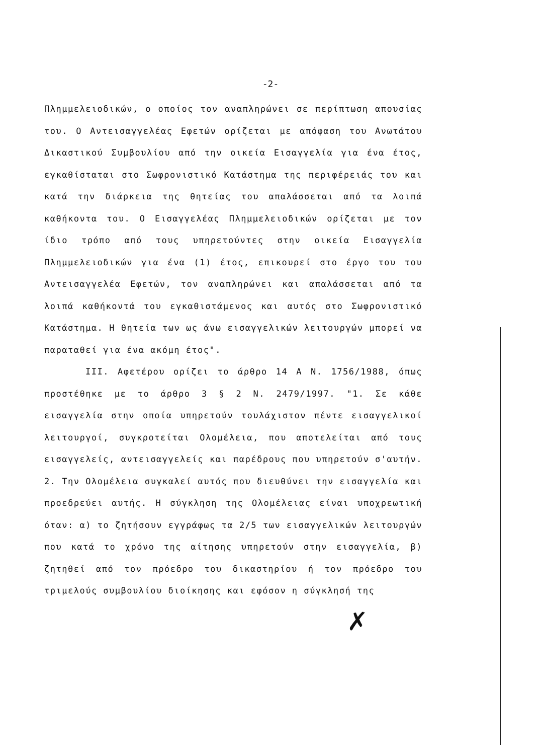-2-
Πλημμελειοδικών, ο οποίος τον αναπληρώνει σε περίπτωση απουσίας του. Ο Αντεισαγγελέας Εφετών ορίζεται με απόφαση του Ανωτάτου Δικαστικού Συμβουλίου από την οικεία Εισαγγελία για ένα έτος, εγκαθίσταται στο Σωφρονιστικό Κατάστημα της περιφέρειάς του και κατά την διάρκεια της θητείας του απαλάσσεται από τα λοιπά καθήκοντα του. Ο Εισαγγελέας Πλημμελειοδικών ορίζεται με τον ίδιο τρόπο από τους υπηρετούντες στην οικεία Εισαγγελία Πλημμελειοδικών για ένα (1) έτος, επικουρεί στο έργο του του Αντεισαγγελέα Εφετών, τον αναπληρώνει και απαλάσσεται από τα λοιπά καθήκοντά του εγκαθιστάμενος και αυτός στο Σωφρονιστικό Κατάστημα. Η θητεία των ως άνω εισαγγελικών λειτουργών μπορεί να παραταθεί για ένα ακόμη έτος".
ΙΙΙ. Αφετέρου ορίζει το άρθρο 14 Α Ν. 1756/1988, όπως προστέθηκε με το άρθρο 3 § 2 Ν. 2479/1997. "1. Σε κάθε εισαγγελία στην οποία υπηρετούν τουλάχιστον πέντε εισαγγελικοί λειτουργοί, συγκροτείται Ολομέλεια, που αποτελείται από τους εισαγγελείς, αντεισαγγελείς και παρέδρους που υπηρετούν σ'αυτήν. 2. Την Ολομέλεια συγκαλεί αυτός που διευθύνει την εισαγγελία και προεδρεύει αυτής. Η σύγκληση της Ολομέλειας είναι υποχρεωτική όταν: α) το ζητήσουν εγγράφως τα 2/5 των εισαγγελικών λειτουργών που κατά το χρόνο της αίτησης υπηρετούν στην εισαγγελία, β) ζητηθεί από τον πρόεδρο του δικαστηρίου ή τον πρόεδρο του τριμελούς συμβουλίου διοίκησης και εφόσον η σύγκλησή της
✗